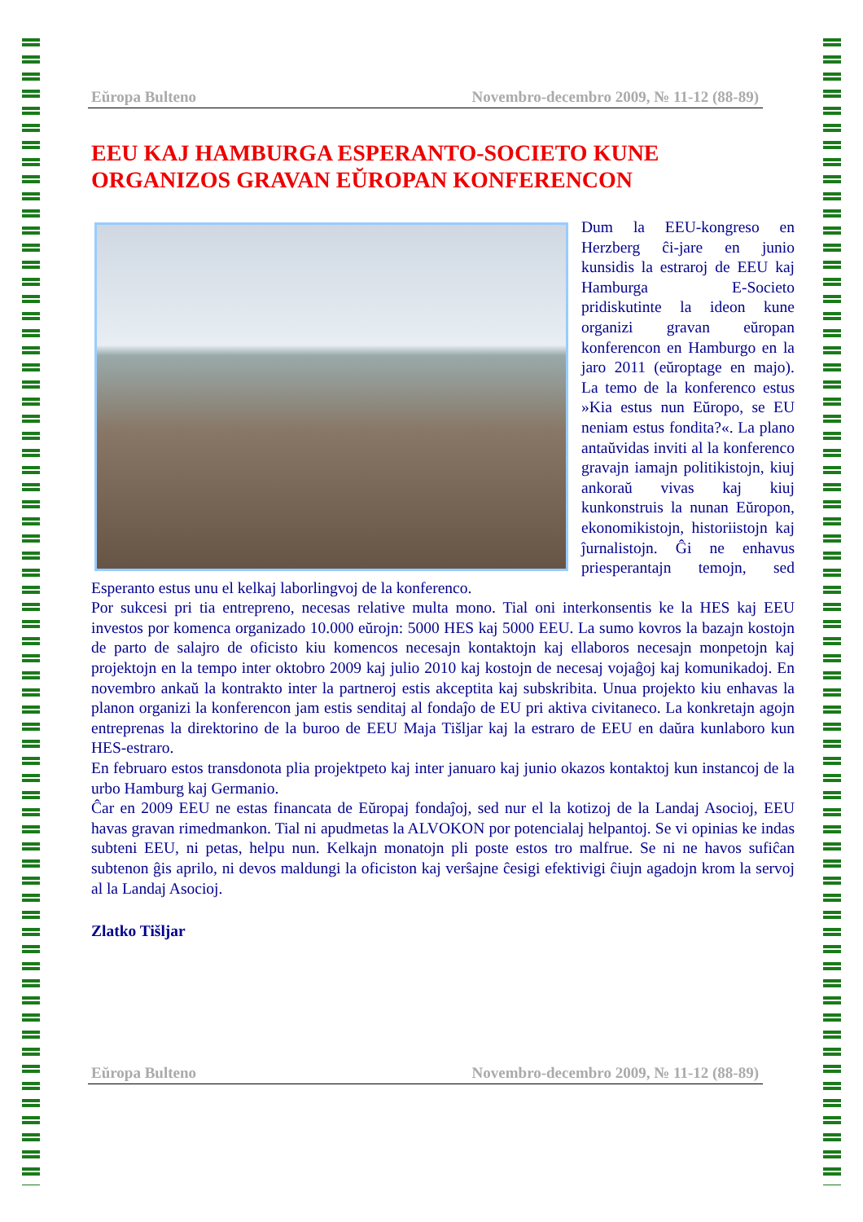Eŭropa Bulteno Novembro-decembro 2009, № 11-12 (88-89)
EEU KAJ HAMBURGA ESPERANTO-SOCIETO KUNE ORGANIZOS GRAVAN EŬROPAN KONFERENCON
Dum la EEU-kongreso en Herzberg ĉi-jare en junio kunsidis la estraroj de EEU kaj Hamburga E-Societo pridiskutinte la ideon kune organizi gravan eŭropan konferencon en Hamburgo en la jaro 2011 (eŭroptage en majo). La temo de la konferenco estus »Kia estus nun Eŭropo, se EU neniam estus fondita?«. La plano antaŭvidas inviti al la konferenco gravajn iamajn politikistojn, kiuj ankoraŭ vivas kaj kiuj kunkonstruis la nunan Eŭropon, ekonomikistojn, historiistojn kaj ĵurnalistojn. Ĝi ne enhavus priesperantajn temojn, sed Esperanto estus unu el kelkaj laborlingvoj de la konferenco.
Por sukcesi pri tia entrepreno, necesas relative multa mono. Tial oni interkonsentis ke la HES kaj EEU investos por komenca organizado 10.000 eŭrojn: 5000 HES kaj 5000 EEU. La sumo kovros la bazajn kostojn de parto de salajro de oficisto kiu komencos necesajn kontaktojn kaj ellaboros necesajn monpetojn kaj projektojn en la tempo inter oktobro 2009 kaj julio 2010 kaj kostojn de necesaj vojaĝoj kaj komunikadoj. En novembro ankaŭ la kontrakto inter la partneroj estis akceptita kaj subskribita. Unua projekto kiu enhavas la planon organizi la konferencon jam estis senditaj al fondaĵo de EU pri aktiva civitaneco. La konkretajn agojn entreprenas la direktorino de la buroo de EEU Maja Tišljar kaj la estraro de EEU en daŭra kunlaboro kun HES-estraro.
En februaro estos transdonota plia projektpeto kaj inter januaro kaj junio okazos kontaktoj kun instancoj de la urbo Hamburg kaj Germanio.
Ĉar en 2009 EEU ne estas financata de Eŭropaj fondaĵoj, sed nur el la kotizoj de la Landaj Asocioj, EEU havas gravan rimedmankon. Tial ni apudmetas la ALVOKON por potencialaj helpantoj. Se vi opinias ke indas subteni EEU, ni petas, helpu nun. Kelkajn monatojn pli poste estos tro malfrue. Se ni ne havos sufiĉan subtenon ĝis aprilo, ni devos maldungi la oficiston kaj verŝajne ĉesigi efektivigi ĉiujn agadojn krom la servoj al la Landaj Asocioj.
Zlatko Tišljar
Eŭropa Bulteno Novembro-decembro 2009, № 11-12 (88-89)